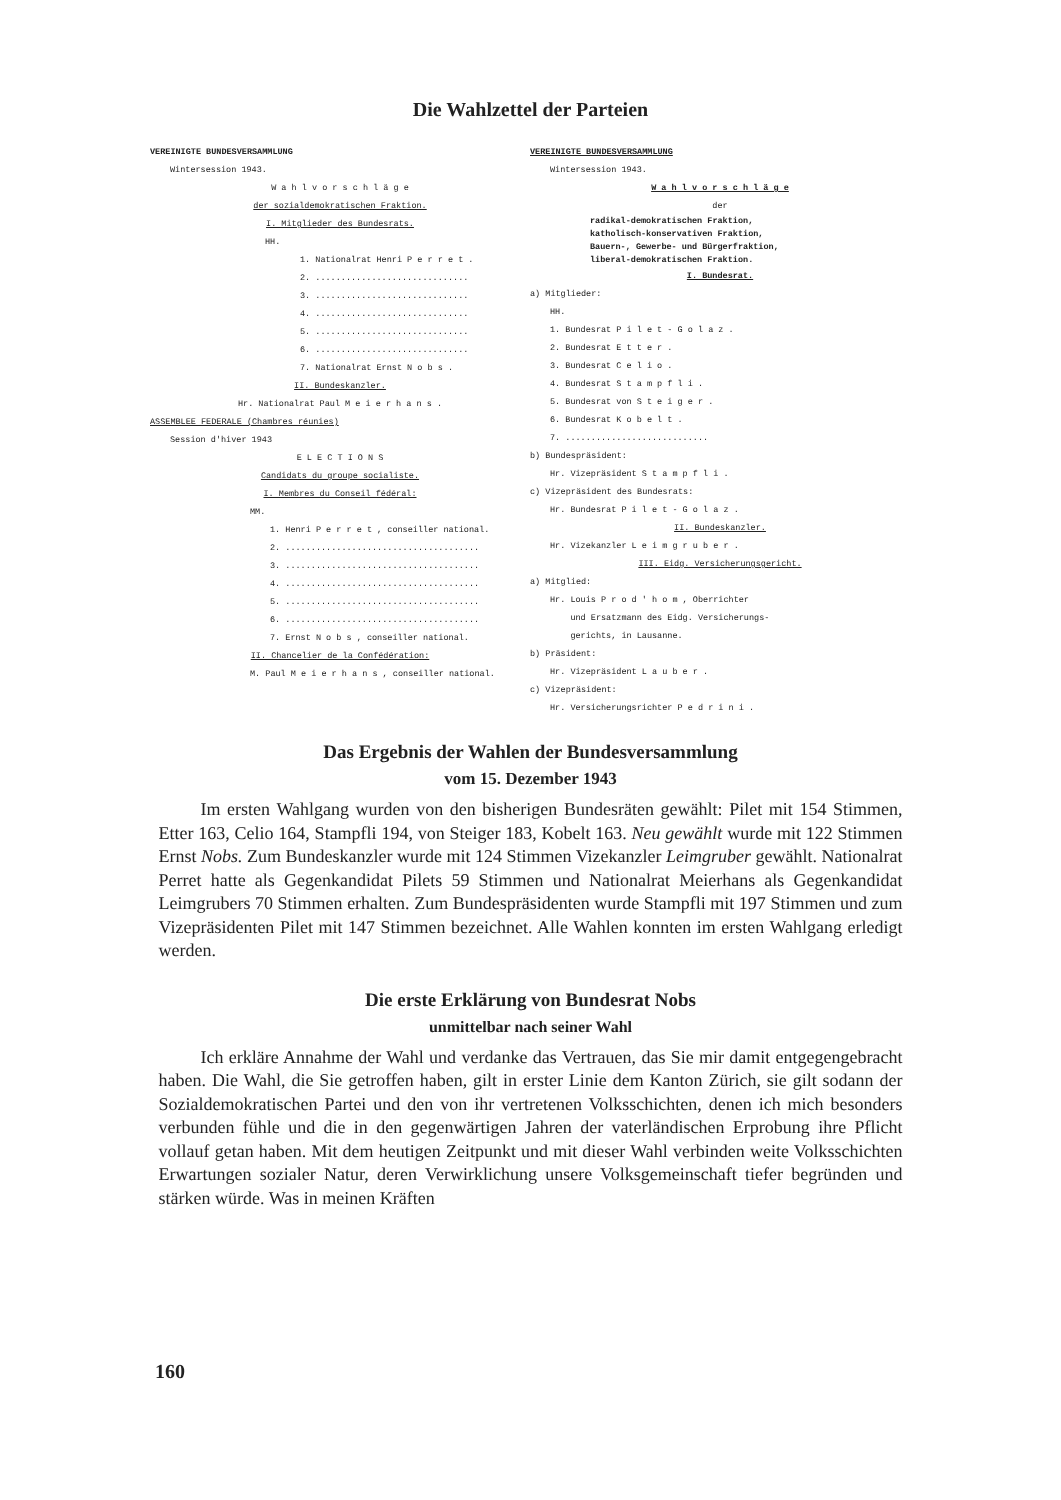Die Wahlzettel der Parteien
VEREINIGTE BUNDESVERSAMMLUNG
Wintersession 1943.
W a h l v o r s c h l ä g e
der sozialdemokratischen Fraktion.
I. Mitglieder des Bundesrats.
HH.
1. Nationalrat Henri P e r r e t .
2. ..............................
3. ..............................
4. ..............................
5. ..............................
6. ..............................
7. Nationalrat Ernst N o b s .
II. Bundeskanzler.
Hr. Nationalrat Paul M e i e r h a n s .
ASSEMBLEE FEDERALE (Chambres réunies)
Session d'hiver 1943
E L E C T I O N S
Candidats du groupe socialiste.
I. Membres du Conseil fédéral:
MM.
1. Henri P e r r e t , conseiller national.
2. ......................................
3. ......................................
4. ......................................
5. ......................................
6. ......................................
7. Ernst N o b s , conseiller national.
II. Chancelier de la Confédération:
M. Paul M e i e r h a n s , conseiller national.
VEREINIGTE BUNDESVERSAMMLUNG
Wintersession 1943.
W a h l v o r s c h l ä g e
der
radikal-demokratischen Fraktion,
katholisch-konservativen Fraktion,
Bauern-, Gewerbe- und Bürgerfraktion,
liberal-demokratischen Fraktion.
I. Bundesrat.
a) Mitglieder:
HH.
1. Bundesrat P i l e t - G o l a z .
2. Bundesrat E t t e r .
3. Bundesrat C e l i o .
4. Bundesrat S t a m p f l i .
5. Bundesrat von S t e i g e r .
6. Bundesrat K o b e l t .
7. ............................
b) Bundespräsident:
Hr. Vizepräsident S t a m p f l i .
c) Vizepräsident des Bundesrats:
Hr. Bundesrat P i l e t - G o l a z .
II. Bundeskanzler.
Hr. Vizekanzler L e i m g r u b e r .
III. Eidg. Versicherungsgericht.
a) Mitglied:
Hr. Louis P r o d ' h o m , Oberrichter
und Ersatzmann des Eidg. Versicherungs-
gerichts, in Lausanne.
b) Präsident:
Hr. Vizepräsident L a u b e r .
c) Vizepräsident:
Hr. Versicherungsrichter P e d r i n i .
Das Ergebnis der Wahlen der Bundesversammlung
vom 15. Dezember 1943
Im ersten Wahlgang wurden von den bisherigen Bundesräten gewählt: Pilet mit 154 Stimmen, Etter 163, Celio 164, Stampfli 194, von Steiger 183, Kobelt 163. Neu gewählt wurde mit 122 Stimmen Ernst Nobs. Zum Bundeskanzler wurde mit 124 Stimmen Vizekanzler Leimgruber gewählt. Nationalrat Perret hatte als Gegenkandidat Pilets 59 Stimmen und Nationalrat Meierhans als Gegenkandidat Leimgrubers 70 Stimmen erhalten. Zum Bundespräsidenten wurde Stampfli mit 197 Stimmen und zum Vizepräsidenten Pilet mit 147 Stimmen bezeichnet. Alle Wahlen konnten im ersten Wahlgang erledigt werden.
Die erste Erklärung von Bundesrat Nobs
unmittelbar nach seiner Wahl
Ich erkläre Annahme der Wahl und verdanke das Vertrauen, das Sie mir damit entgegengebracht haben. Die Wahl, die Sie getroffen haben, gilt in erster Linie dem Kanton Zürich, sie gilt sodann der Sozialdemokratischen Partei und den von ihr vertretenen Volksschichten, denen ich mich besonders verbunden fühle und die in den gegenwärtigen Jahren der vaterländischen Erprobung ihre Pflicht vollauf getan haben. Mit dem heutigen Zeitpunkt und mit dieser Wahl verbinden weite Volksschichten Erwartungen sozialer Natur, deren Verwirklichung unsere Volksgemeinschaft tiefer begründen und stärken würde. Was in meinen Kräften
160